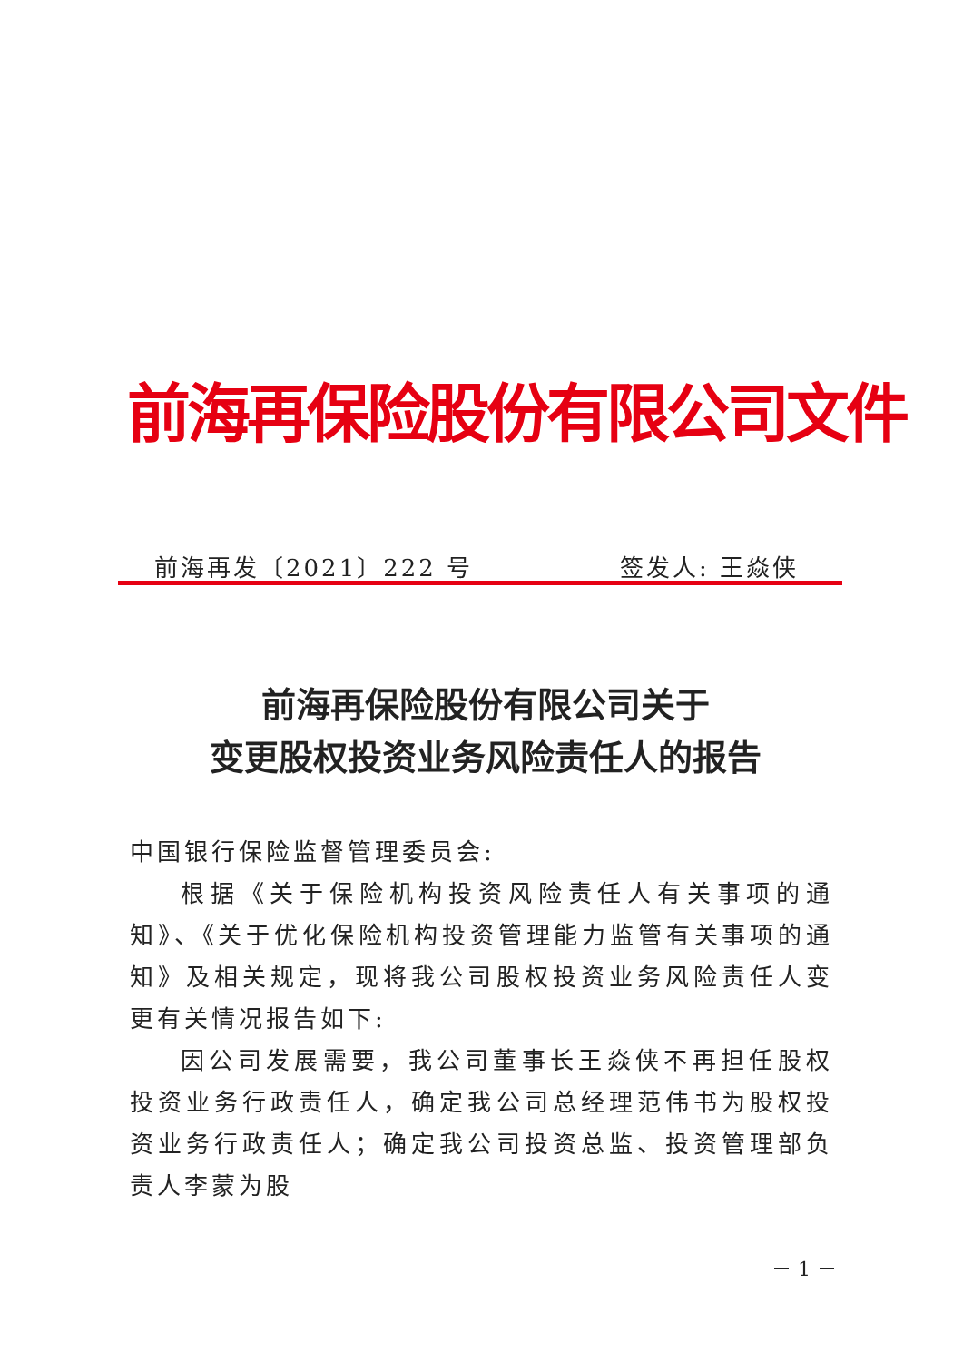前海再保险股份有限公司文件
前海再发〔2021〕222 号 签发人: 王焱侠
前海再保险股份有限公司关于
变更股权投资业务风险责任人的报告
中国银行保险监督管理委员会:
根据《关于保险机构投资风险责任人有关事项的通知》、《关于优化保险机构投资管理能力监管有关事项的通知》及相关规定，现将我公司股权投资业务风险责任人变更有关情况报告如下:
因公司发展需要，我公司董事长王焱侠不再担任股权投资业务行政责任人，确定我公司总经理范伟书为股权投资业务行政责任人；确定我公司投资总监、投资管理部负责人李蒙为股
－ 1 －